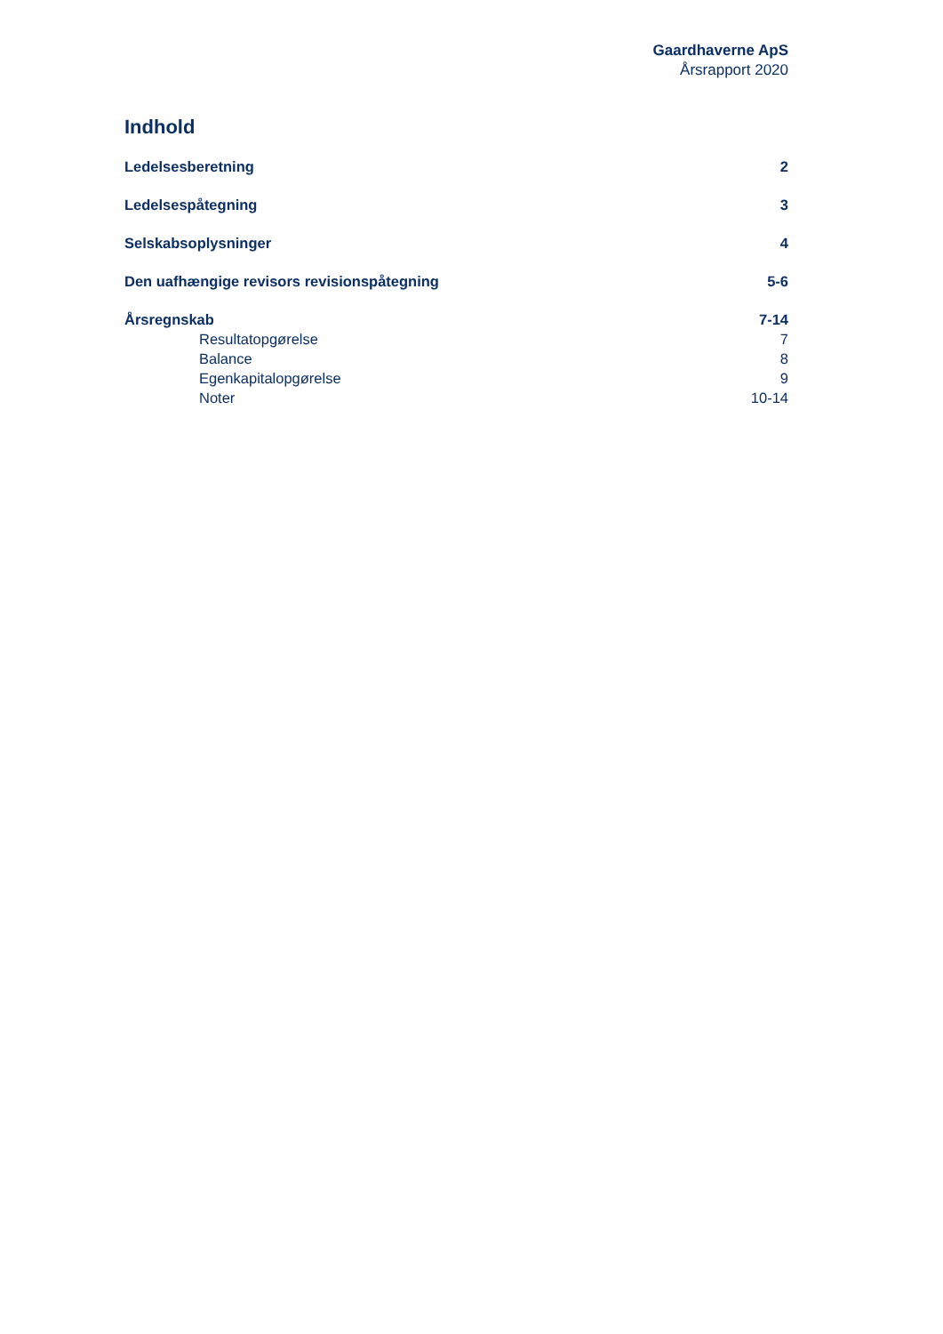Gaardhaverne ApS
Årsrapport 2020
Indhold
Ledelsesberetning 2
Ledelsespåtegning 3
Selskabsoplysninger 4
Den uafhængige revisors revisionspåtegning 5-6
Årsregnskab 7-14
Resultatopgørelse 7
Balance 8
Egenkapitalopgørelse 9
Noter 10-14